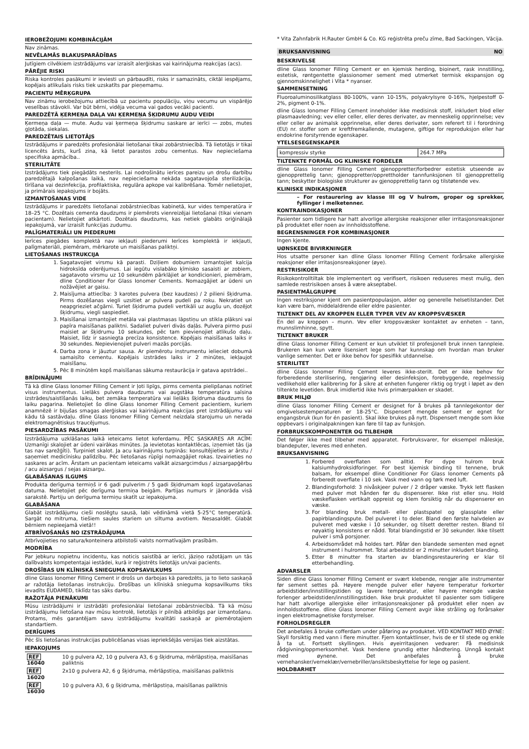IEROBEŽOJUMI KOMBINĀCIJĀM
Nav zināmas.
NEVĒLAMĀS BLAKUSPARĀDĪBAS
Jutīgiem cilvēkiem izstrādājums var izraisīt alerģiskas vai kairinājuma reakcijas (acs).
PĀRĒJIE RISKI
Riska kontroles pasākumi ir ieviesti un pārbaudīti, risks ir samazināts, ciktāl iespējams, kopējais atlikušais risks tiek uzskatīts par pieņemamu.
PACIENTU MĒRĶGRUPA
Nav zināmu ierobežojumu attiecībā uz pacientu populāciju, viņu vecumu un vispārējo veselības stāvokli. Var būt bērni, vidēja vecuma vai gados vecāki pacienti.
PAREDZĒTĀ ĶERMEŅA DAĻA VAI ĶERMEŅA ŠĶIDRUMU AUDU VEIDI
Ķermeņa daļa — mute. Audu vai ķermeņa šķidrumu saskare ar ierīci — zobs, mutes gļotāda, siekalas.
PAREDZĒTAIS LIETOTĀJS
Izstrādājums ir paredzēts profesionālai lietošanai tikai zobārstniecībā. Tā lietotājs ir tikai licencēts ārsts, kurš zina, kā lietot parastos zobu cementus. Nav nepieciešama specifiska apmācība..
STERILITĀTE
Izstrādājums tiek piegādāts nesterils. Lai nodrošinātu ierīces pareizu un drošu darbību paredzētajā kalpošanas laikā, nav nepieciešama nekāda sagatavojoša sterilizācija, tīrīšana vai dezinfekcija, profilaktiska, regulāra apkope vai kalibrēšana. Tomēr nelietojiet, ja primārais iepakojums ir bojāts.
IZMANTOŠANAS VIDE
Izstrādājums ir paredzēts lietošanai zobārstniecības kabinetā, kur vides temperatūra ir 18–25 °C. Dozētais cementa daudzums ir piemērots vienreizējai lietošanai (tikai vienam pacientam). Nelietojiet atkārtoti. Dozētais daudzums, kas netiek glabāts oriģinālajā iepakojumā, var izraisīt funkcijas zudumu.
PALĪGMATERIĀLI UN PIEDERUMI
Ierīces piegādes komplektā nav iekļauti piederumi Ierīces komplektā ir iekļauti, palīgmateriāli, piemēram, mērkarote un maisīšanas paliktņi.
LIETOŠANAS INSTRUKCIJA
1. Sagatavojiet virsmu kā parasti. Dziļiem dobumiem izmantojiet kalcija hidroksīda oderējumus. Lai iegūtu vislabāko ķīmisko sasaisti ar zobiem, sagatavoto virsmu uz 10 sekundēm pārklājiet ar kondicionieri, piemēram, dline Conditioner For Glass Ionomer Cements. Nomazgājiet ar ūdeni un nožāvējiet ar gaisu.
2. Maisījuma attiecība: 3 karotes pulvera (bez kaudzes) / 2 pilieni šķidruma. Pirms dozēšanas viegli uzsitiet ar pulvera pudeli pa roku. Nekratiet un neapgrieziet ačgārni. Turiet šķidruma pudeli vertikāli uz augšu un, dozējot šķidrumu, viegli saspiediet.
3. Maisīšanai izmantojiet metāla vai plastmasas lāpstiņu un stikla plāksni vai papīra maisīšanas paliktni. Sadaliet pulveri divās daļās. Pulvera pirmo pusi maisiet ar šķidrumu 10 sekundes, pēc tam pievienojiet atlikušo daļu. Maisiet, līdz ir sasniegta precīza konsistence. Kopējais maisīšanas laiks ir 30 sekundes. Nepievienojiet pulveri mazās porcijās.
4. Darba zona ir jāuztur sausa. Ar piemērotu instrumentu ielieciet dobumā samaisīto cementu. Kopējais izstrādes laiks ir 2 minūtes, iekļaujot maisīšanu.
5. Pēc 8 minūtēm kopš maisīšanas sākuma restaurācija ir gatava apstrādei..
BRĪDINĀJUMI
Tā kā dline Glass Ionomer Filling Cement ir ļoti lipīgs, pirms cementa pielipšanas notīriet visus instrumentus. Lielāks pulvera daudzums vai augstāka temperatūra saīsina izstrādes/saistīšanās laiku, bet zemāka temperatūra vai lielāks šķidruma daudzums šo laiku pagarina. Nelietojiet šo dline Glass Ionomer Filling Cement pacientiem, kuriem anamnēzē ir bijušas smagas alerģiskas vai kairinājuma reakcijas pret izstrādājumu vai kādu tā sastāvdaļu. dline Glass Ionomer Filling Cement neizdala starojumu un nerada elektromagnētiskus traucējumus.
PIESARDZĪBAS PASĀKUMI
Izstrādājuma uzklāšanas laikā ieteicams lietot koferdamu. PĒC SASKARES AR ACĪM: Uzmanīgi skalojiet ar ūdeni vairākas minūtes. Ja ievietotas kontaktlēcas, izņemiet tās (ja tas nav sarežģīti). Turpiniet skalot. Ja acu kairinājums turpinās: konsultējieties ar ārstu / saņemiet medicīnisku palīdzību. Pēc lietošanas rūpīgi nomazgājiet rokas. Izvairieties no saskares ar acīm. Ārstam un pacientam ieteicams valkāt aizsargcimdus / aizsargapģērbu / acu aizsargus / sejas aizsargu.
GLABĀŠANAS ILGUMS
Produkta derīguma termiņš ir 6 gadi pulverim / 5 gadi šķidrumam kopš izgatavošanas datuma. Nelietojiet pēc derīguma termiņa beigām. Partijas numurs ir jānorāda visā sarakstē. Partiju un derīguma termiņu skatīt uz iepakojuma.
GLABĀŠANA
Glabāt izstrādājumu cieši noslēgtu sausā, labi vēdināmā vietā 5-25°C temperatūrā. Sargāt no mitruma, tiešiem saules stariem un siltuma avotiem. Nesasaldēt. Glabāt bērniem nepieejamā vietā!!
ATBRĪVOŠANĀS NO IZSTRĀDĀJUMA
Atbrīvojieties no satura/konteinera atbilstoši valsts normatīvajām prasībām.
MODRĪBA
Par jebkuru nopietnu incidentu, kas noticis saistībā ar ierīci, jāziņo ražotājam un tās dalībvalsts kompetentajai iestādei, kurā ir reģistrēts lietotājs un/vai pacients.
DROŠĪBAS UN KLĪNISKĀ SNIEGUMA KOPSAVILKUMS
dline Glass Ionomer Filling Cement ir drošs un darbojas kā paredzēts, ja to lieto saskaņā ar ražotāja lietošanas instrukciju. Drošības un klīniskā snieguma kopsavilkums tiks ievadīts EUDAMED, tiklīdz tas sāks darbu.
RAŽOTĀJA PIENĀKUMI
Mūsu izstrādājumi ir izstrādāti profesionālai lietošanai zobārstniecībā. Tā kā mūsu izstrādājumu lietošana nav mūsu kontrolē, lietotājs ir pilnībā atbildīgs par izmantošanu. Protams, mēs garantējam savu izstrādājumu kvalitāti saskaņā ar piemērotajiem standartiem.
DERĪGUMS
Pēc šīs lietošanas instrukcijas publicēšanas visas iepriekšējās versijas tiek aizstātas.
IEPAKOJUMS
| REF 16040 | 10 g pulvera A2, 10 g pulvera A3, 6 g šķidruma, mērlāpstiņa, maisīšanas paliktnis |
| REF 16020 | 2x10 g pulvera A2, 6 g šķidruma, mērlāpstiņa, maisīšanas paliktnis |
| REF 16030 | 10 g pulvera A3, 6 g šķidruma, mērlāpstiņa, maisīšanas paliktnis |
* Vita Zahnfabrik H.Rauter GmbH & Co. KG reģistrēta preču zīme, Bad Sackingen, Vācija.
BRUKSANVISNING NO
BESKRIVELSE
dline Glass Ionomer Filling Cement er en kjemisk herding, bioinert, rask innstilling, estetisk, røntgentette glassionomer sement med utmerket termisk ekspansjon og gjennomskinnelighet i Vita * nyanser.
SAMMENSETNING
Fluoroaluminosilikatglass 80-100%, vann 10-15%, polyakrylsyre 0-16%, hjelpestoff 0-2%, pigment 0-1%.
dline Glass Ionomer Filling Cement inneholder ikke medisinsk stoff, inkludert blod eller plasmaavledning; vev eller celler, eller deres derivater, av menneskelig opprinnelse; vev eller celler av animalsk opprinnelse, eller deres derivater, som referert til i forordning (EU) nr. stoffer som er kreftfremkallende, mutagene, giftige for reproduksjon eller har endokrine forstyrrende egenskaper.
YTELSESEGENSKAPER
| kompressiv styrke | 264.7 MPa |
TILTENKTE FORMÅL OG KLINISKE FORDELER
dline Glass Ionomer Filling Cement gjenoppretter/forbedrer estetisk utseende av gjenopprettelig tann; gjenoppretter/opprettholder tannfunksjonen til gjenopprettelig tann; beskytter biologiske strukturer av gjenopprettelig tann og tilstøtende vev.
KLINISKE INDIKASJONER
– For restaurering av klasse III og V hulrom, groper og sprekker, fyllinger i melketenner.
KONTRAINDIKASJONER
Pasienter som tidligere har hatt alvorlige allergiske reaksjoner eller irritasjonsreaksjoner på produktet eller noen av innholdsstoffene.
BEGRENSNINGER FOR KOMBINASJONER
Ingen kjente.
UØNSKEDE BIVIRKNINGER
Hos utsatte personer kan dline Glass Ionomer Filling Cement forårsake allergiske reaksjoner eller irritasjonsreaksjoner (øye).
RESTRISIKOER
Risikokontrolltiltak ble implementert og verifisert, risikoen reduseres mest mulig, den samlede restrisikoen anses å være akseptabel.
PASIENTMÅLGRUPPE
Ingen restriksjoner kjent om pasientpopulasjon, alder og generelle helsetilstander. Det kan være barn, middelaldrende eller eldre pasienter.
TILTENKT DEL AV KROPPEN ELLER TYPER VEV AV KROPPSVÆSKER
En del av kroppen – munn. Vev eller kroppsvæsker kontaktet av enheten – tann, munnslimhinne, spytt.
TILTENKT BRUKER
dline Glass Ionomer Filling Cement er kun utviklet til profesjonell bruk innen tannpleie. Brukeren kan kun være lisensiert lege som har kunnskap om hvordan man bruker vanlige sementer. Det er ikke behov for spesifikk utdannelse.
STERILITET
dline Glass Ionomer Filling Cement leveres ikke-sterilt. Det er ikke behov for forberedende sterilisering, rengjøring eller desinfeksjon, forebyggende, regelmessig vedlikehold eller kalibrering for å sikre at enheten fungerer riktig og trygt i løpet av den tiltenkte levetiden. Bruk imidlertid ikke hvis primærpakken er skadet.
BRUK MILJØ
dline Glass Ionomer Filling Cement er designet for å brukes på tannlegekontor der omgivelsestemperaturen er 18-25°C. Dispensert mengde sement er egnet for engangsbruk (kun for én pasient). Skal ikke brukes på nytt. Dispensert mengde som ikke oppbevars i originalpakningen kan føre til tap av funksjon.
FORBRUKSKOMPONENTER OG TILBEHØR
Det følger ikke med tilbehør med apparatet. Forbruksvarer, for eksempel måleskje, blandeputer, leveres med enheten.
BRUKSANVISNING
1. Forbered overflaten som alltid. For dype hulrom bruk kalsiumhydroksidforinger. For best kjemisk binding til tennene, bruk balsam, for eksempel dline Conditioner For Glass Ionomer Cements på forberedt overflate i 10 sek. Vask med vann og tørk med luft.
2. Blandingsforhold: 3 nivåskjeer pulver / 2 dråper væske. Trykk lett flasken med pulver mot hånden før du dispenserer. Ikke rist eller snu. Hold væskeflasken vertikalt oppreist og klem forsiktig når du dispenserer en væske.
3. For blanding bruk metall- eller plastspatel og glassplate eller papirblandingspute. Del pulveret i to deler. Bland den første halvdelen av pulveret med væske i 10 sekunder, og tilsett deretter resten. Bland til nøyaktig konsistens er nådd. Total blandingstid er 30 sekunder. Ikke tilsett pulver i små porsjoner.
4. Arbeidsområdet må holdes tørt. Påfør den blandede sementen med egnet instrument i hulrommet. Total arbeidstid er 2 minutter inkludert blanding.
5. Etter 8 minutter fra starten av blandingsrestaurering er klar til etterbehandling.
ADVARSLER
Siden dline Glass Ionomer Filling Cement er svært klebende, rengjør alle instrumenter før sement settes på. Høyere mengde pulver eller høyere temperatur forkorter arbeidstiden/innstillingstiden og lavere temperatur, eller høyere mengde væske forlenger arbeidstiden/innstillingstiden. Ikke bruk produktet til pasienter som tidligere har hatt alvorlige allergiske eller irritasjonsreaksjoner på produktet eller noen av innholdsstoffene. dline Glass Ionomer Filling Cement avgir ikke stråling og forårsaker ingen elektromagnetiske forstyrrelser.
FORHOLDSREGLER
Det anbefales å bruke cofferdam under påføring av produktet. VED KONTAKT MED ØYNE: Skyll forsiktig med vann i flere minutter. Fjern kontaktlinser, hvis de er til stede og enkle å ta ut. Fortsett skyllingen. Hvis øyeirritasjonen vedvarer: Få medisinsk rådgivning/oppmerksomhet. Vask hendene grundig etter håndtering. Unngå kontakt med øynene. Det anbefales å bruke vernehansker/verneklær/vernebriller/ansiktsbeskyttelse for lege og pasient.
HOLDBARHET